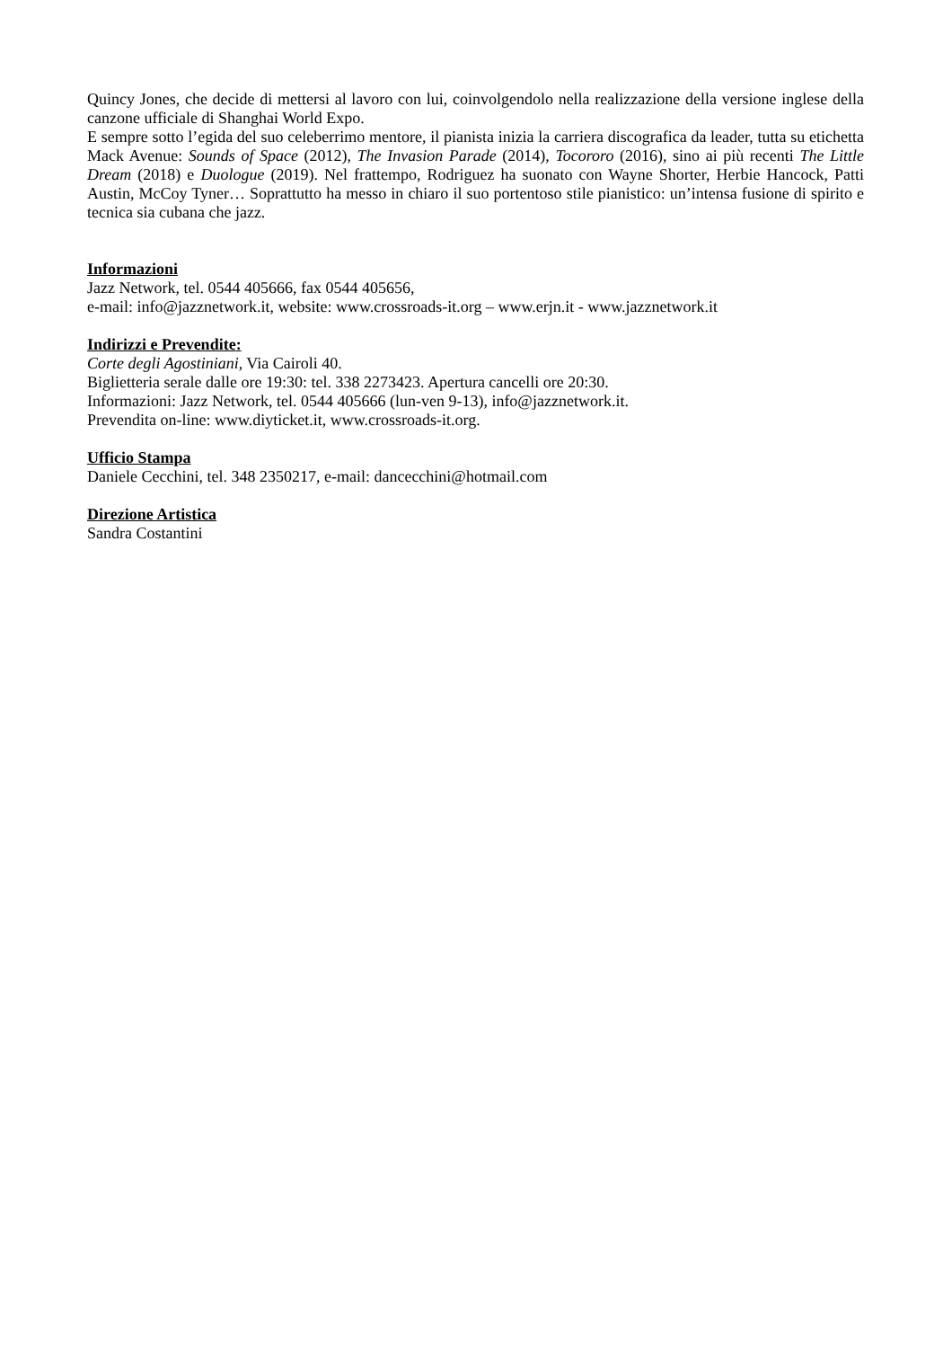Quincy Jones, che decide di mettersi al lavoro con lui, coinvolgendolo nella realizzazione della versione inglese della canzone ufficiale di Shanghai World Expo.
E sempre sotto l’egida del suo celeberrimo mentore, il pianista inizia la carriera discografica da leader, tutta su etichetta Mack Avenue: Sounds of Space (2012), The Invasion Parade (2014), Tocororo (2016), sino ai più recenti The Little Dream (2018) e Duologue (2019). Nel frattempo, Rodriguez ha suonato con Wayne Shorter, Herbie Hancock, Patti Austin, McCoy Tyner… Soprattutto ha messo in chiaro il suo portentoso stile pianistico: un’intensa fusione di spirito e tecnica sia cubana che jazz.
Informazioni
Jazz Network, tel. 0544 405666, fax 0544 405656,
e-mail: info@jazznetwork.it, website: www.crossroads-it.org – www.erjn.it - www.jazznetwork.it
Indirizzi e Prevendite:
Corte degli Agostiniani, Via Cairoli 40.
Biglietteria serale dalle ore 19:30: tel. 338 2273423. Apertura cancelli ore 20:30.
Informazioni: Jazz Network, tel. 0544 405666 (lun-ven 9-13), info@jazznetwork.it.
Prevendita on-line: www.diyticket.it, www.crossroads-it.org.
Ufficio Stampa
Daniele Cecchini, tel. 348 2350217, e-mail: dancecchini@hotmail.com
Direzione Artistica
Sandra Costantini